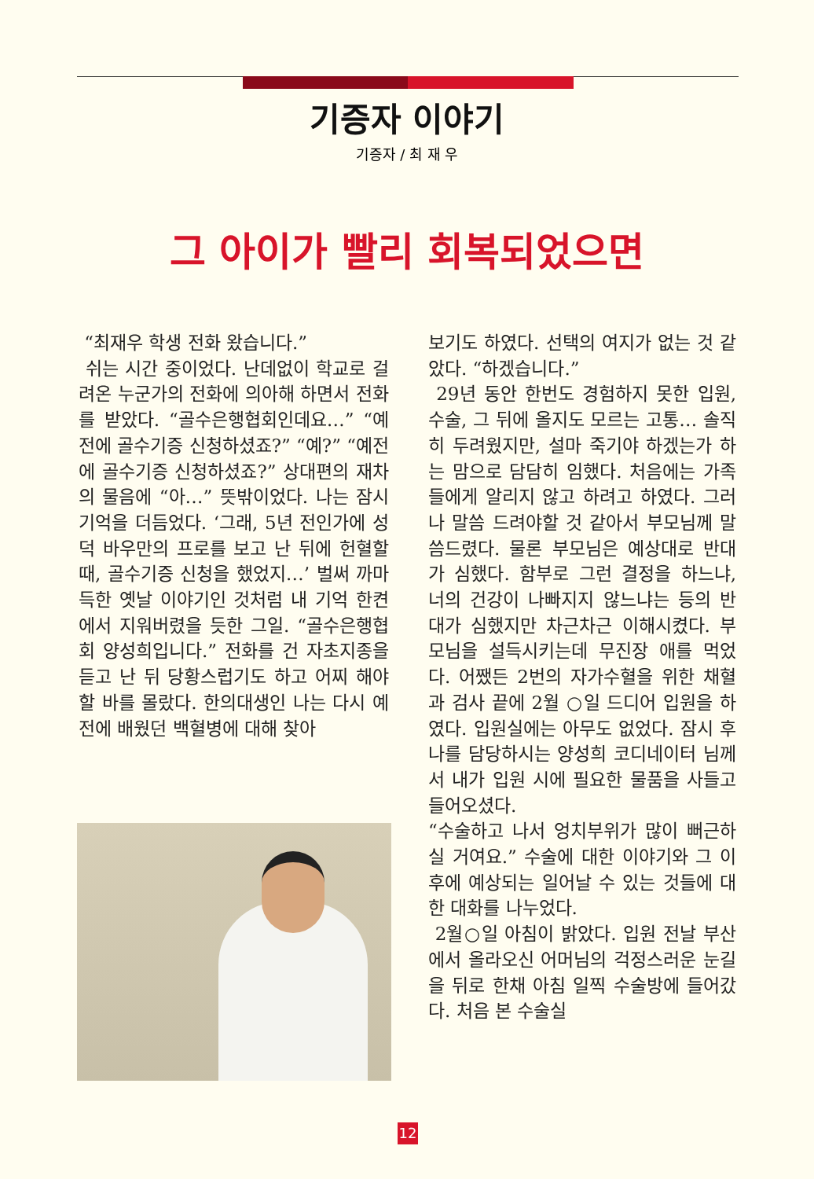기증자 이야기
기증자 / 최 재 우
그 아이가 빨리 회복되었으면
“최재우 학생 전화 왔습니다.”
쉬는 시간 중이었다. 난데없이 학교로 걸려온 누군가의 전화에 의아해 하면서 전화를 받았다. “골수은행협회인데요…” “예전에 골수기증 신청하셨죠?” “예?” “예전에 골수기증 신청하셨죠?” 상대편의 재차의 물음에 “아…” 뜻밖이었다. 나는 잠시 기억을 더듬었다. ‘그래, 5년 전인가에 성덕 바우만의 프로를 보고 난 뒤에 헌혈할 때, 골수기증 신청을 했었지…’ 벌써 까마득한 옛날 이야기인 것처럼 내 기억 한켠에서 지워버렸을 듯한 그일. “골수은행협회 양성희입니다.” 전화를 건 자초지종을 듣고 난 뒤 당황스럽기도 하고 어찌 해야 할 바를 몰랐다. 한의대생인 나는 다시 예전에 배웠던 백혈병에 대해 찾아
보기도 하였다. 선택의 여지가 없는 것 같았다. “하겠습니다.”
29년 동안 한번도 경험하지 못한 입원, 수술, 그 뒤에 올지도 모르는 고통… 솔직히 두려웠지만, 설마 죽기야 하겠는가 하는 맘으로 담담히 임했다. 처음에는 가족들에게 알리지 않고 하려고 하였다. 그러나 말씀 드려야할 것 같아서 부모님께 말씀드렸다. 물론 부모님은 예상대로 반대가 심했다. 함부로 그런 결정을 하느냐, 너의 건강이 나빠지지 않느냐는 등의 반대가 심했지만 차근차근 이해시켰다. 부모님을 설득시키는데 무진장 애를 먹었다. 어쨌든 2번의 자가수혈을 위한 채혈과 검사 끝에 2월 ○일 드디어 입원을 하였다. 입원실에는 아무도 없었다. 잠시 후 나를 담당하시는 양성희 코디네이터 님께서 내가 입원 시에 필요한 물품을 사들고 들어오셨다.
“수술하고 나서 엉치부위가 많이 뻐근하실 거여요.” 수술에 대한 이야기와 그 이후에 예상되는 일어날 수 있는 것들에 대한 대화를 나누었다.
2월○일 아침이 밝았다. 입원 전날 부산에서 올라오신 어머님의 걱정스러운 눈길을 뒤로 한채 아침 일찍 수술방에 들어갔다. 처음 본 수술실
12